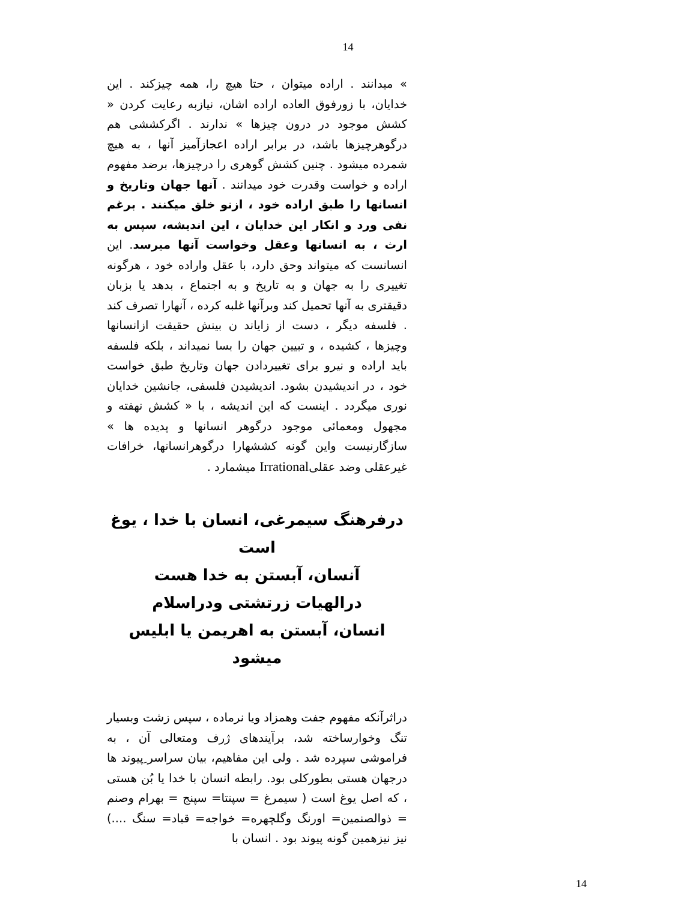14
» میدانند . اراده میتوان ، حتا هیچ را، همه چیزکند . این خدایان، با زورفوق العاده اراده اشان، نیازبه رعایت کردن « کشش موجود در درون چیزها » ندارند . اگرکششی هم درگوهرچیزها باشد، در برابر اراده اعجازآمیز آنها ، به هیچ شمرده میشود . چنین کشش گوهری را درچیزها، برضد مفهوم اراده و خواست وقدرت خود میدانند . آنها جهان وتاریخ و انسانها را طبق اراده خود ، ازنو خلق میکنند . برغم نفی ورد و انکار این خدایان ، این اندیشه، سپس به ارث ، به انسانها وعقل وخواست آنها میرسد. این انسانست که میتواند وحق دارد، با عقل واراده خود ، هرگونه تغییری را به جهان و به تاریخ و به اجتماع ، بدهد یا بزبان دقیقتری به آنها تحمیل کند وبرآنها غلبه کرده ، آنهارا تصرف کند . فلسفه دیگر ، دست از زایاند ن بینش حقیقت ازانسانها وچیزها ، کشیده ، و تبیین جهان را بسا نمیداند ، بلکه فلسفه باید اراده و نیرو برای تغییردادن جهان وتاریخ طبق خواست خود ، در اندیشیدن بشود. اندیشیدن فلسفی، جانشین خدایان نوری میگردد . اینست که این اندیشه ، با « کشش نهفته و مجهول ومعمائی موجود درگوهر انسانها و پدیده ها » سازگارنیست واین گونه کششهارا درگوهرانسانها، خرافات غیرعقلی وضد عقلیIrrational میشمارد .
درفرهنگ سیمرغی، انسان با خدا ، یوغ است
آنسان، آبستن به خدا هست
درالهیات زرتشتی ودراسلام
انسان، آبستن به اهریمن یا ابلیس میشود
دراثرآنکه مفهوم جفت وهمزاد ویا نرماده ، سپس زشت وبسیار تنگ وخوارساخته شد، برآیندهای ژرف ومتعالی آن ، به فراموشی سپرده شد . ولی این مفاهیم، بیان سراسر ِپیوند ها درجهان هستی بطورکلی بود. رابطه انسان با خدا یا بُن هستی ، که اصل یوغ است ( سیمرغ = سپنتا= سپنج = بهرام وصنم = ذوالصنمین= اورنگ وگلچهره= خواجه= قباد= سنگ ....) نیز نیزهمین گونه پیوند بود . انسان با
14